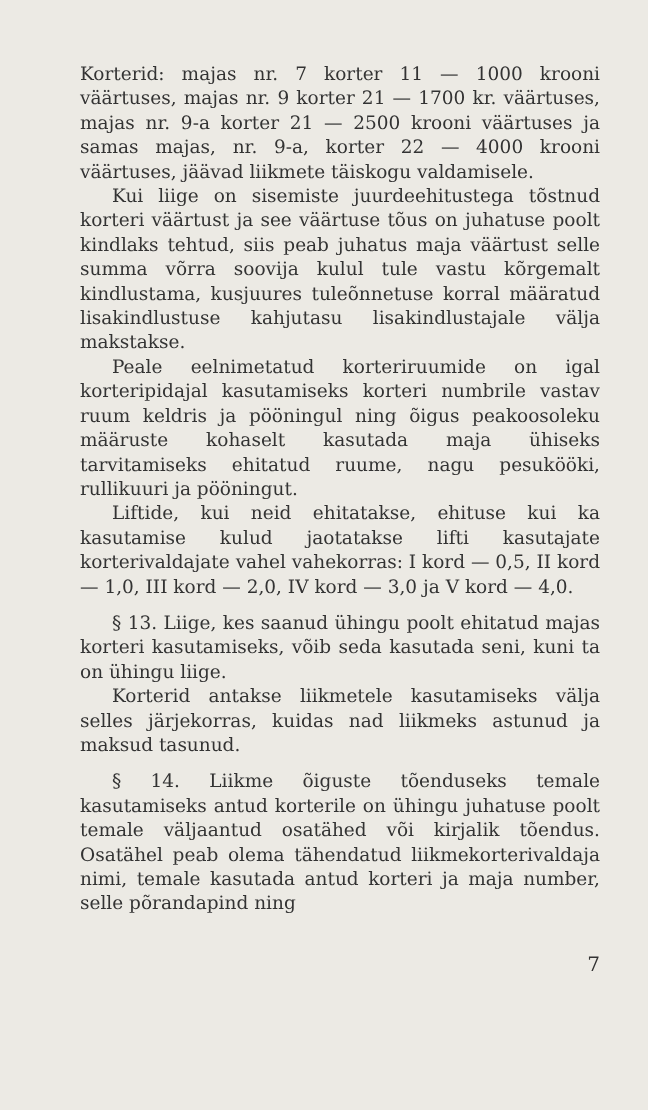Korterid: majas nr. 7 korter 11 — 1000 krooni väärtuses, majas nr. 9 korter 21 — 1700 kr. väärtuses, majas nr. 9-a korter 21 — 2500 krooni väärtuses ja samas majas, nr. 9-a, korter 22 — 4000 krooni väärtuses, jäävad liikmete täiskogu valdamisele.
Kui liige on sisemiste juurdeehitustega tõstnud korteri väärtust ja see väärtuse tõus on juhatuse poolt kindlaks tehtud, siis peab juhatus maja väärtust selle summa võrra soovija kulul tule vastu kõrgemalt kindlustama, kusjuures tuleõnnetuse korral määratud lisakindlustuse kahjutasu lisakindlustajale välja makstakse.
Peale eelnimetatud korteriruumide on igal korteripidajal kasutamiseks korteri numbrile vastav ruum keldris ja pööningul ning õigus peakoosoleku määruste kohaselt kasutada maja ühiseks tarvitamiseks ehitatud ruume, nagu pesukööki, rullikuuri ja pööningut.
Liftide, kui neid ehitatakse, ehituse kui ka kasutamise kulud jaotatakse lifti kasutajate korterivaldajate vahel vahekorras: I kord — 0,5, II kord — 1,0, III kord — 2,0, IV kord — 3,0 ja V kord — 4,0.
§ 13. Liige, kes saanud ühingu poolt ehitatud majas korteri kasutamiseks, võib seda kasutada seni, kuni ta on ühingu liige.
Korterid antakse liikmetele kasutamiseks välja selles järjekorras, kuidas nad liikmeks astunud ja maksud tasunud.
§ 14. Liikme õiguste tõenduseks temale kasutamiseks antud korterile on ühingu juhatuse poolt temale väljaantud osatähed või kirjalik tõendus. Osatähel peab olema tähendatud liikmekorterivaldaja nimi, temale kasutada antud korteri ja maja number, selle põrandapind ning
7